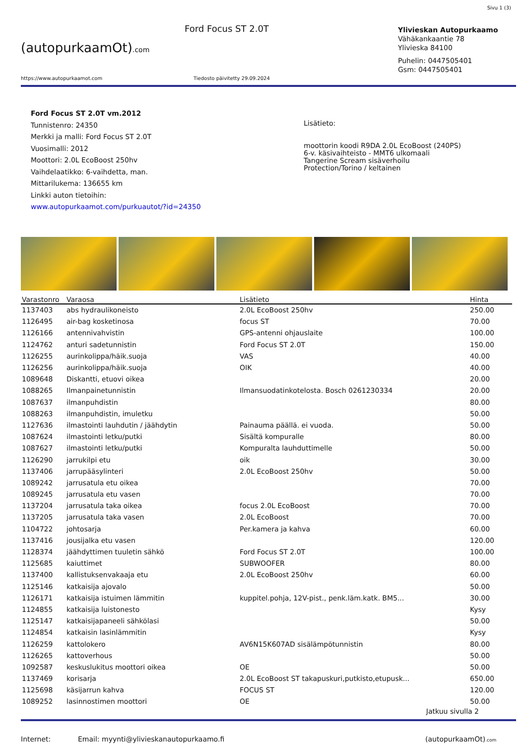Sivu 1 (3)
(autopurkaamOt).com
Ford Focus ST 2.0T
Ylivieskan Autopurkaamo
Vähäkankaantie 78
Ylivieska 84100
Puhelin: 0447505401
Gsm: 0447505401
https://www.autopurkaamot.com Tiedosto päivitetty 29.09.2024
Ford Focus ST 2.0T vm.2012
Tunnistenro: 24350
Merkki ja malli: Ford Focus ST 2.0T
Vuosimalli: 2012
Moottori: 2.0L EcoBoost 250hv
Vaihdelaatikko: 6-vaihdetta, man.
Mittarilukema: 136655 km
Linkki auton tietoihin:
www.autopurkaamot.com/purkuautot/?id=24350
Lisätieto:
moottorin koodi R9DA 2.0L EcoBoost (240PS)
6-v. käsivaihteisto - MMT6 ulkomaali
Tangerine Scream sisäverhoilu
Protection/Torino / keltainen
| Varastonro | Varaosa | Lisätieto | Hinta |
| --- | --- | --- | --- |
| 1137403 | abs hydraulikoneisto | 2.0L EcoBoost 250hv | 250.00 |
| 1126495 | air-bag kosketinosa | focus ST | 70.00 |
| 1126166 | antennivahvistin | GPS-antenni ohjauslaite | 100.00 |
| 1124762 | anturi sadetunnistin | Ford Focus ST 2.0T | 150.00 |
| 1126255 | aurinkolippa/häik.suoja | VAS | 40.00 |
| 1126256 | aurinkolippa/häik.suoja | OIK | 40.00 |
| 1089648 | Diskantti, etuovi oikea | | 20.00 |
| 1088265 | Ilmanpainetunnistin | Ilmansuodatinkotelosta. Bosch 0261230334 | 20.00 |
| 1087637 | ilmanpuhdistin | | 80.00 |
| 1088263 | ilmanpuhdistin, imuletku | | 50.00 |
| 1127636 | ilmastointi lauhdutin / jäähdytin | Painauma päällä. ei vuoda. | 50.00 |
| 1087624 | ilmastointi letku/putki | Sisältä kompuralle | 80.00 |
| 1087627 | ilmastointi letku/putki | Kompuralta lauhduttimelle | 50.00 |
| 1126290 | jarrukilpi etu | oik | 30.00 |
| 1137406 | jarrupääsylinteri | 2.0L EcoBoost 250hv | 50.00 |
| 1089242 | jarrusatula etu oikea | | 70.00 |
| 1089245 | jarrusatula etu vasen | | 70.00 |
| 1137204 | jarrusatula taka oikea | focus 2.0L EcoBoost | 70.00 |
| 1137205 | jarrusatula taka vasen | 2.0L EcoBoost | 70.00 |
| 1104722 | johtosarja | Per.kamera ja kahva | 60.00 |
| 1137416 | jousijalka etu vasen | | 120.00 |
| 1128374 | jäähdyttimen tuuletin sähkö | Ford Focus ST 2.0T | 100.00 |
| 1125685 | kaiuttimet | SUBWOOFER | 80.00 |
| 1137400 | kallistuksenvakaaja etu | 2.0L EcoBoost 250hv | 60.00 |
| 1125146 | katkaisija ajovalo | | 50.00 |
| 1126171 | katkaisija istuimen lämmitin | kuppitel.pohja, 12V-pist., penk.läm.katk. BM5... | 30.00 |
| 1124855 | katkaisija luistonesto | | Kysy |
| 1125147 | katkaisijapaneeli sähkölasi | | 50.00 |
| 1124854 | katkaisin lasinlämmitin | | Kysy |
| 1126259 | kattolokero | AV6N15K607AD sisälämpötunnistin | 80.00 |
| 1126265 | kattoverhous | | 50.00 |
| 1092587 | keskuslukitus moottori oikea | OE | 50.00 |
| 1137469 | korisarja | 2.0L EcoBoost ST takapuskuri,putkisto,etupusk... | 650.00 |
| 1125698 | käsijarrun kahva | FOCUS ST | 120.00 |
| 1089252 | lasinnostimen moottori | OE | 50.00 |
Jatkuu sivulla 2
Internet: Email: myynti@ylivieskanautopurkaamo.fi (autopurkaamOt).com